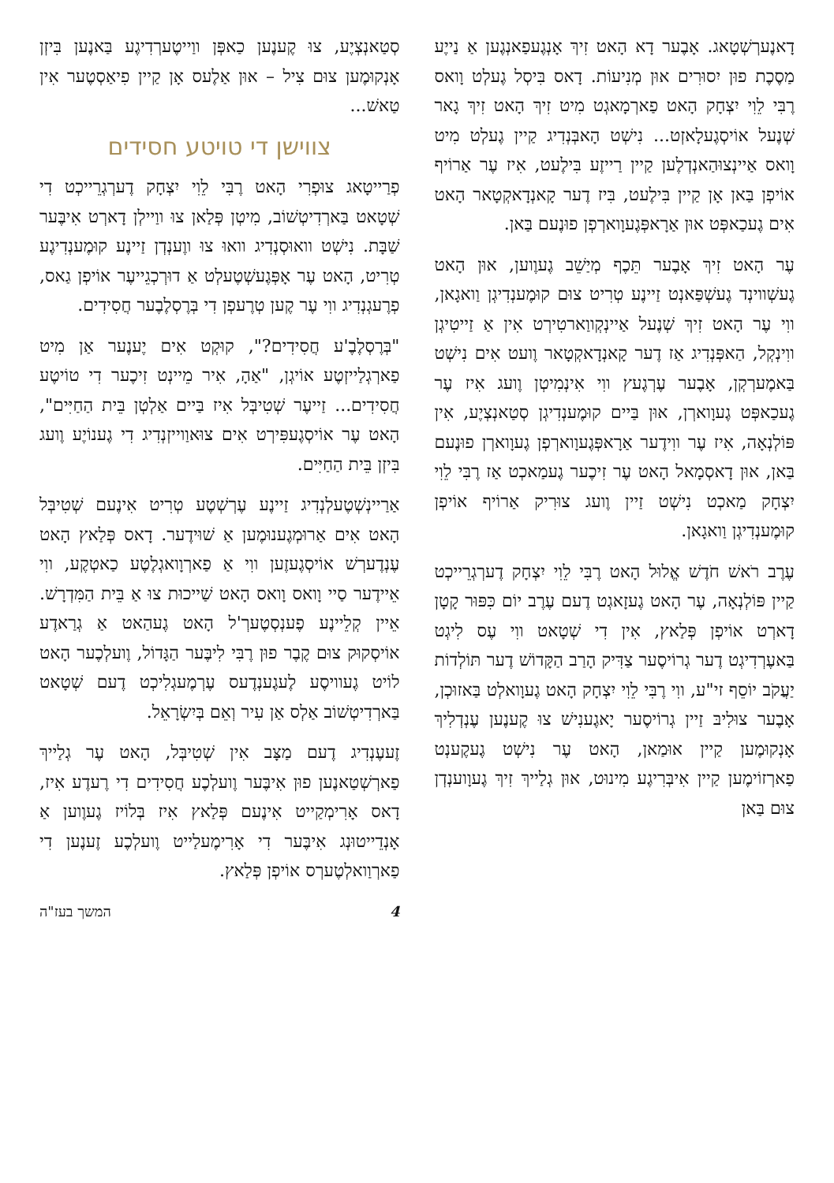דָאנֶערְשְׁטָאג. אָבֶער דָא הָאט זִיךְ אָנְגֶעפַאנְגֶען אַ נַייֶע מַסֶכֶת פוּן יִסוּרִים אוּן מְנִיעוֹת. דָאס בִּיסְל גֶעלְט וָואס רֶבִּי לֵוִי יִצְחָק הָאט פַארְמָאגְט מִיט זִיךְ הָאט זִיךְ גָאר שְׁנֶעל אוֹיסְגֶעלָאזְט... נִישְׁט הָאבְּנְדִיג קַיין גֶעלְט מִיט וָואס אַיינְצוּהַאנְדְלֶען קַיין רַייזֶע בִּילֶעט, אִיז עֶר אַרוֹיף אוֹיפְן בַּאן אָן קַיין בִּילֶעט, בִּיז דֶער קָאנְדָאקְטָאר הָאט אִים גֶעכַאפְּט אוּן אַרָאפְּגֶעוָוארְפְן פוּנֶעם בַּאן.
עֶר הָאט זִיךְ אָבֶער תֵּכֶף מְיַשֵׁב גֶעוֶוען, אוּן הָאט גֶעשְׁווינְד גֶעשְׁפַּאנְט זַיינֶע טְרִיט צוּם קוּמֶענְדִיגְן וַואגָאן, ווִי עֶר הָאט זִיךְ שְׁנֶעל אַיינְקְווַארטִירְט אִין אַ זַייטִיגְן ווִינְקְל, הַאפְּנְדִיג אַז דֶער קָאנְדָאקְטָאר וֶועט אִים נִישְׁט בַּאמֶערְקְן, אָבֶער עֶרְגֶעץ ווִי אִינְמִיטְן וֶועג אִיז עֶר גֶעכַאפְּט גֶעוָוארְן, אוּן בַּיים קוּמֶענְדִיגְן סְטַאנְצְיֶע, אִין פּוֹלְנְאָה, אִיז עֶר ווִידֶער אַרָאפְּגֶעוָוארְפְן גֶעוָוארְן פוּנֶעם בַּאן, אוּן דָאסְמָאל הָאט עֶר זִיכֶער גֶעמַאכְט אַז רֶבִּי לֵוִי יִצְחָק מַאכְט נִישְׁט זַיין וֶועג צוּרִיק אַרוֹיף אוֹיפְן קוּמֶענְדִיגְן וַואגָאן.
עֶרֶב רֹאשׁ חֹדֶשׁ אֱלוּל הָאט רֶבִּי לֵוִי יִצְחָק דֶערְגְרֵייכְט קַיין פּוֹלְנְאָה, עֶר הָאט גֶעזָאגְט דֶעם עֶרֶב יוֹם כִּפּוּר קָטָן דָארְט אוֹיפְן פְּלַאץ, אִין דִי שְׁטָאט ווִי עֶס לִיגְט בַּאעֶרְדִיגְט דֶער גְרוֹיסֶער צַדִּיק הָרַב הַקָּדוֹשׁ דֶער תּוֹלְדוֹת יַעֲקֹב יוֹסֵף זי"ע, ווִי רֶבִּי לֵוִי יִצְחָק הָאט גֶעוָואלְט בַּאזוּכְן, אָבֶער צוּלִיבּ זַיין גְרוֹיסֶער יָאגֶענִישׁ צוּ קֶענֶען עֶנְדְלִיךְ אָנְקוּמֶען קַיין אוּמַאן, הָאט עֶר נִישְׁט גֶעקֶענְט פַארְזוֹימֶען קַיין אִיבְּרִיגֶע מִינוּט, אוּן גְלַייךְ זִיךְ גֶעוָוענְדְן צוּם בַּאן
סְטַאנְצְיֶע, צוּ קֶענֶען כַאפְּן ווַייטֶערְדִיגֶע בַּאנֶען בִּיזְן אָנְקוּמֶען צוּם צִיל – אוּן אַלֶעס אָן קַיין פִיאַסְטֶער אִין טַאשׁ...
צווישן די טויטע חסידים
פְרַייטָאג צוּפְרִי הָאט רֶבִּי לֵוִי יִצְחָק דֶערְגְרֵייכְט דִי שְׁטָאט בַּארְדִיטְשׁוֹב, מִיטְן פְּלַאן צוּ ווַיילְן דָארְט אִיבֶּער שַׁבָּת. נִישְׁט וואוּסְנְדִיג וואוּ צוּ ווֶענְדְן זַיינֶע קוּמֶענְדִיגֶע טְרִיט, הָאט עֶר אָפְּגֶעשְׁטֶעלְט אַ דוּרְכְגֵייעֶר אוֹיפְן גַאס, פְרֶעגְנְדִיג ווִי עֶר קֶען טְרֶעפְן דִי בְּרֶסְלֶבֶער חֲסִידִים.
"בְּרֶסְלֶבֶ'ע חֲסִידִים?", קוּקְט אִים יֶענֶער אַן מִיט פַארְגְלַייזְטֶע אוֹיגְן, "אַהָ, אִיר מֵיינְט זִיכֶער דִי טוֹיטֶע חֲסִידִים... זַייעֶר שְׁטִיבְּל אִיז בַּיים אַלְטְן בֵּית הַחַיִּים", הָאט עֶר אוֹיסְגֶעפִּירְט אִים צוּאוַוייזְנְדִיג דִי גֶענוֹיֶע וֶועג בִּיזְן בֵּית הַחַיִּים.
אַרַיינְשְׁטֶעלְנְדִיג זַיינֶע עֶרְשְׁטֶע טְרִיט אִינֶעם שְׁטִיבְּל הָאט אִים אַרוּמְגֶענוּמֶען אַ שׁוּידֶער. דָאס פְּלַאץ הָאט עֶנְדֶערְשׁ אוֹיסְגֶעזֶען ווִי אַ פַארְוָואגְלֶטֶע כַאטְקֶע, ווִי אֵיידֶער סַיי וָואס וָואס הָאט שַׁייכוּת צוּ אַ בֵּית הַמִּדְרָשׁ. אֵיין קְלֵיינֶע פֶענְסְטֶערְ'ל הָאט גֶעהַאט אַ גְרַאדֶע אוֹיסְקוּק צוּם קֶבֶר פוּן רֶבִּי לִיבֶּער הַגָּדוֹל, וֶועלְכֶער הָאט לוֹיט גֶעוויסֶע לֶעגֶענְדֶעס עֶרְמֶעגְלִיכְט דֶעם שְׁטָאט בַּארְדִיטְשׁוֹב אַלְס אַן עִיר וְאֵם בְּיִשְׂרָאֵל.
זֶעעֶנְדִיג דֶעם מַצָּב אִין שְׁטִיבְּל, הָאט עֶר גְלַייךְ פַארְשְׁטַאנֶען פוּן אִיבֶּער וֶועלְכֶע חֲסִידִים דִי רֶעדֶע אִיז, דָאס אָרִימְקַייט אִינֶעם פְּלַאץ אִיז בְּלוֹיז גֶעוֶוען אַ אָנְדֵייטוּנְג אִיבֶּער דִי אָרִימֶעלַייט וֶועלְכֶע זֶענֶען דִי פַארְוַואלְטֶערְס אוֹיפְן פְּלַאץ.
4 המשך בעז"ה